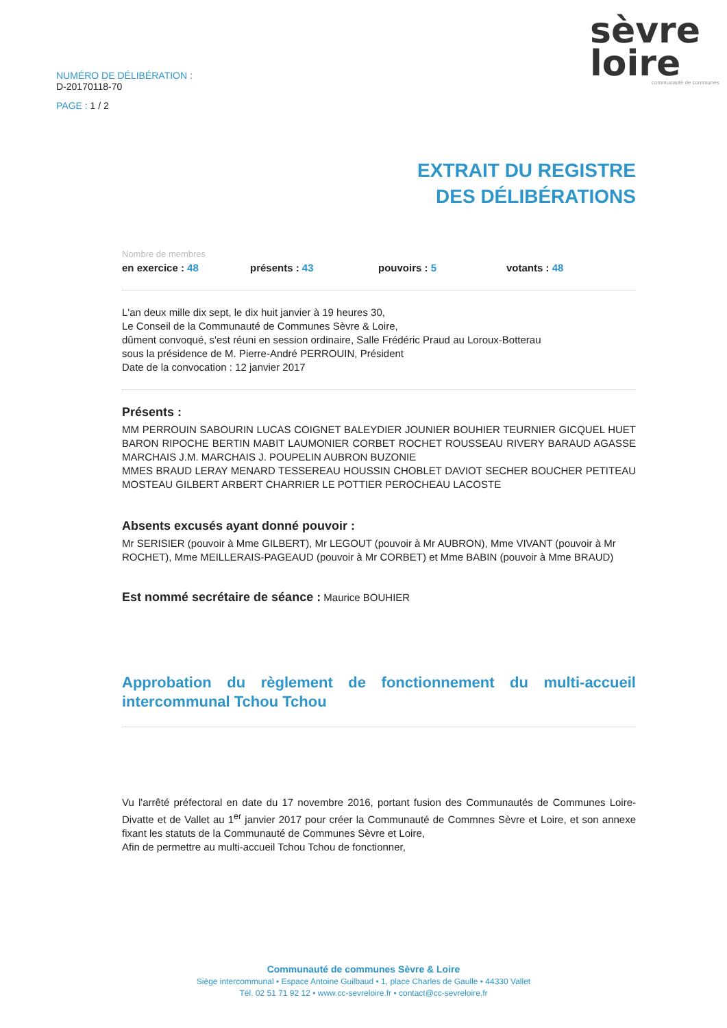NUMÉRO DE DÉLIBÉRATION :
D-20170118-70
PAGE : 1 / 2
sèvre
loire
communauté de communes
EXTRAIT DU REGISTRE
DES DÉLIBÉRATIONS
Nombre de membres
en exercice : 48 présents : 43 pouvoirs : 5 votants : 48
L'an deux mille dix sept, le dix huit janvier à 19 heures 30,
Le Conseil de la Communauté de Communes Sèvre & Loire,
dûment convoqué, s'est réuni en session ordinaire, Salle Frédéric Praud au Loroux-Botterau
sous la présidence de M. Pierre-André PERROUIN, Président
Date de la convocation : 12 janvier 2017
Présents :
MM PERROUIN SABOURIN LUCAS COIGNET BALEYDIER JOUNIER BOUHIER TEURNIER GICQUEL HUET BARON RIPOCHE BERTIN MABIT LAUMONIER CORBET ROCHET ROUSSEAU RIVERY BARAUD AGASSE MARCHAIS J.M. MARCHAIS J. POUPELIN AUBRON BUZONIE
MMES BRAUD LERAY MENARD TESSEREAU HOUSSIN CHOBLET DAVIOT SECHER BOUCHER PETITEAU MOSTEAU GILBERT ARBERT CHARRIER LE POTTIER PEROCHEAU LACOSTE
Absents excusés ayant donné pouvoir :
Mr SERISIER (pouvoir à Mme GILBERT), Mr LEGOUT (pouvoir à Mr AUBRON), Mme VIVANT (pouvoir à Mr ROCHET), Mme MEILLERAIS-PAGEAUD (pouvoir à Mr CORBET) et Mme BABIN (pouvoir à Mme BRAUD)
Est nommé secrétaire de séance : Maurice BOUHIER
Approbation du règlement de fonctionnement du multi-accueil intercommunal Tchou Tchou
Vu l'arrêté préfectoral en date du 17 novembre 2016, portant fusion des Communautés de Communes Loire-Divatte et de Vallet au 1<sup>er</sup> janvier 2017 pour créer la Communauté de Commnes Sèvre et Loire, et son annexe fixant les statuts de la Communauté de Communes Sèvre et Loire,
Afin de permettre au multi-accueil Tchou Tchou de fonctionner,
Communauté de communes Sèvre & Loire
Siège intercommunal • Espace Antoine Guilbaud • 1, place Charles de Gaulle • 44330 Vallet
Tél. 02 51 71 92 12 • www.cc-sevreloire.fr • contact@cc-sevreloire.fr